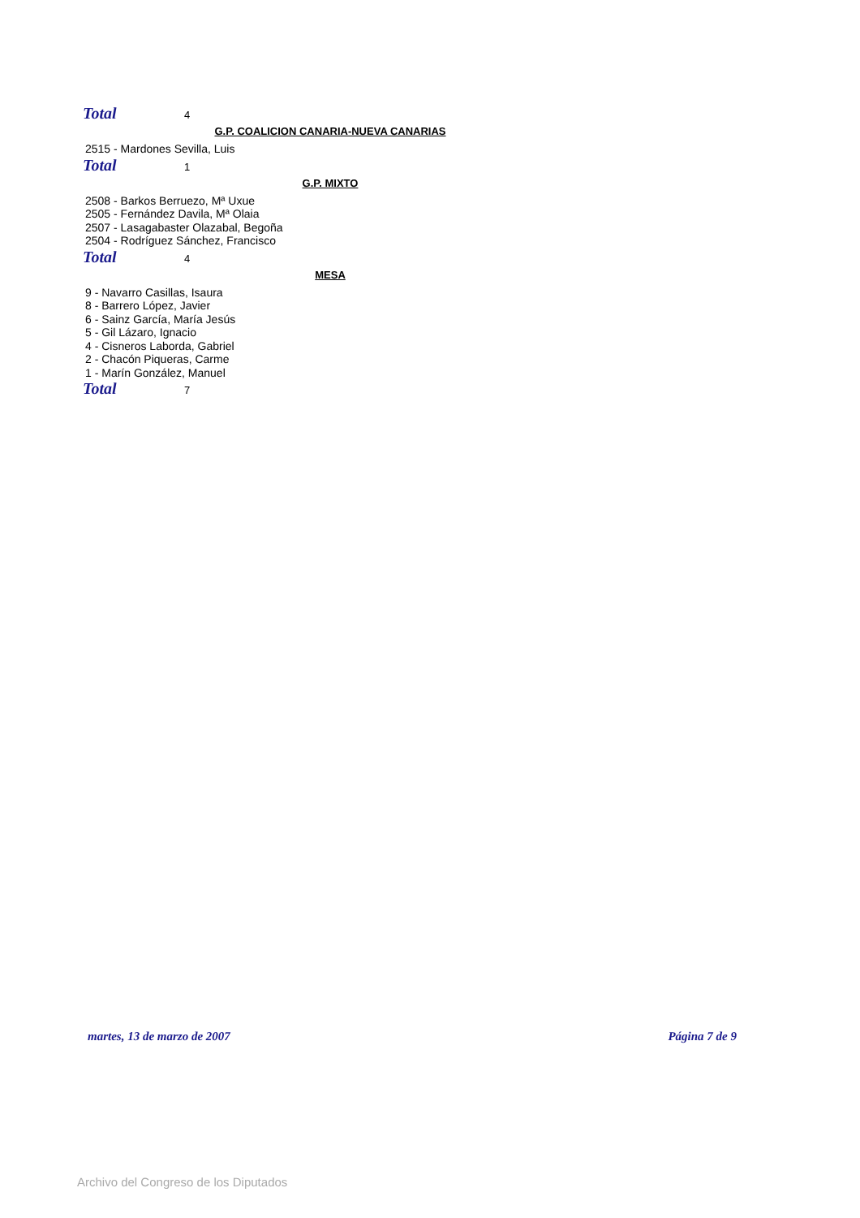Total 4
G.P. COALICION CANARIA-NUEVA CANARIAS
2515 - Mardones Sevilla, Luis
Total 1
G.P. MIXTO
2508 - Barkos Berruezo, Mª Uxue
2505 - Fernández Davila, Mª Olaia
2507 - Lasagabaster Olazabal, Begoña
2504 - Rodríguez Sánchez, Francisco
Total 4
MESA
9 - Navarro Casillas, Isaura
8 - Barrero López, Javier
6 - Sainz García, María Jesús
5 - Gil Lázaro, Ignacio
4 - Cisneros Laborda, Gabriel
2 - Chacón Piqueras, Carme
1 - Marín González, Manuel
Total 7
martes, 13 de marzo de 2007 Página 7 de 9
Archivo del Congreso de los Diputados